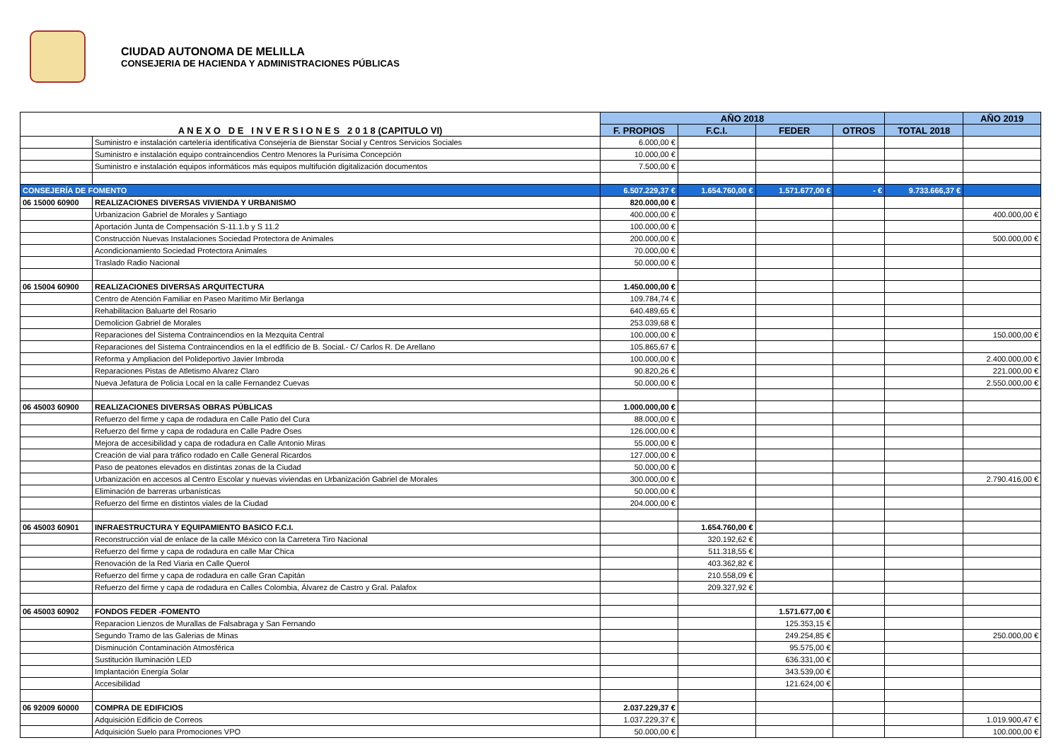CIUDAD AUTONOMA DE MELILLA
CONSEJERIA DE HACIENDA Y ADMINISTRACIONES PÚBLICAS
| A N E X O D E I N V E R S I O N E S 2 0 1 8 (CAPITULO VI) | | AÑO 2018 | | | | | AÑO 2019 |
| | | F. PROPIOS | F.C.I. | FEDER | OTROS | TOTAL 2018 | |
| | Suministro e instalación cartelería identificativa Consejería de Bienstar Social y Centros Servicios Sociales | 6.000,00 € | | | | | |
| | Suministro e instalación equipo contraincendios Centro Menores la Purísima Concepción | 10.000,00 € | | | | | |
| | Suministro e instalación equipos informáticos más equipos multifución digitalización documentos | 7.500,00 € | | | | | |
| CONSEJERÍA DE FOMENTO | | 6.507.229,37 € | 1.654.760,00 € | 1.571.677,00 € | - € | 9.733.666,37 € | |
| 06 15000 60900 | REALIZACIONES DIVERSAS VIVIENDA Y URBANISMO | 820.000,00 € | | | | | |
| | Urbanizacion Gabriel de Morales y Santiago | 400.000,00 € | | | | | 400.000,00 € |
| | Aportación Junta de Compensación S-11.1.b y S 11.2 | 100.000,00 € | | | | | |
| | Construcción Nuevas Instalaciones Sociedad Protectora de Animales | 200.000,00 € | | | | | 500.000,00 € |
| | Acondicionamiento Sociedad Protectora Animales | 70.000,00 € | | | | | |
| | Traslado Radio Nacional | 50.000,00 € | | | | | |
| 06 15004 60900 | REALIZACIONES DIVERSAS ARQUITECTURA | 1.450.000,00 € | | | | | |
| | Centro de Atención Familiar en Paseo Maritimo Mir Berlanga | 109.784,74 € | | | | | |
| | Rehabilitacion Baluarte del Rosario | 640.489,65 € | | | | | |
| | Demolicion Gabriel de Morales | 253.039,68 € | | | | | |
| | Reparaciones del Sistema Contraincendios en la Mezquita Central | 100.000,00 € | | | | | 150.000,00 € |
| | Reparaciones del Sistema Contraincendios en la el edfificio de B. Social.- C/ Carlos R. De Arellano | 105.865,67 € | | | | | |
| | Reforma y Ampliacion del Polideportivo Javier Imbroda | 100.000,00 € | | | | | 2.400.000,00 € |
| | Reparaciones Pistas de Atletismo Alvarez Claro | 90.820,26 € | | | | | 221.000,00 € |
| | Nueva Jefatura de Policia Local en la calle Fernandez Cuevas | 50.000,00 € | | | | | 2.550.000,00 € |
| 06 45003 60900 | REALIZACIONES DIVERSAS OBRAS PÚBLICAS | 1.000.000,00 € | | | | | |
| | Refuerzo del firme y capa de rodadura en Calle Patio del Cura | 88.000,00 € | | | | | |
| | Refuerzo del firme y capa de rodadura en Calle Padre Oses | 126.000,00 € | | | | | |
| | Mejora de accesibilidad y capa de rodadura en Calle Antonio Miras | 55.000,00 € | | | | | |
| | Creación de vial para tráfico rodado en Calle General Ricardos | 127.000,00 € | | | | | |
| | Paso de peatones elevados en distintas zonas de la Ciudad | 50.000,00 € | | | | | |
| | Urbanización en accesos al Centro Escolar y nuevas viviendas en Urbanización Gabriel de Morales | 300.000,00 € | | | | | 2.790.416,00 € |
| | Eliminación de barreras urbanísticas | 50.000,00 € | | | | | |
| | Refuerzo del firme en distintos viales de la Ciudad | 204.000,00 € | | | | | |
| 06 45003 60901 | INFRAESTRUCTURA Y EQUIPAMIENTO BASICO F.C.I. | | 1.654.760,00 € | | | | |
| | Reconstrucción vial de enlace de la calle México con la Carretera Tiro Nacional | | 320.192,62 € | | | | |
| | Refuerzo del firme y capa de rodadura en calle Mar Chica | | 511.318,55 € | | | | |
| | Renovación de la Red Viaria en Calle Querol | | 403.362,82 € | | | | |
| | Refuerzo del firme y capa de rodadura en calle Gran Capitán | | 210.558,09 € | | | | |
| | Refuerzo del firme y capa de rodadura en Calles Colombia, Álvarez de Castro y Gral. Palafox | | 209.327,92 € | | | | |
| 06 45003 60902 | FONDOS FEDER -FOMENTO | | | 1.571.677,00 € | | | |
| | Reparacion Lienzos de Murallas de Falsabraga y San Fernando | | | 125.353,15 € | | | |
| | Segundo Tramo de las Galerias de Minas | | | 249.254,85 € | | | 250.000,00 € |
| | Disminución Contaminación Atmosférica | | | 95.575,00 € | | | |
| | Sustitución Iluminación LED | | | 636.331,00 € | | | |
| | Implantación Energía Solar | | | 343.539,00 € | | | |
| | Accesibilidad | | | 121.624,00 € | | | |
| 06 92009 60000 | COMPRA DE EDIFICIOS | 2.037.229,37 € | | | | | |
| | Adquisición Edificio de Correos | 1.037.229,37 € | | | | | 1.019.900,47 € |
| | Adquisición Suelo para Promociones VPO | 50.000,00 € | | | | | 100.000,00 € |